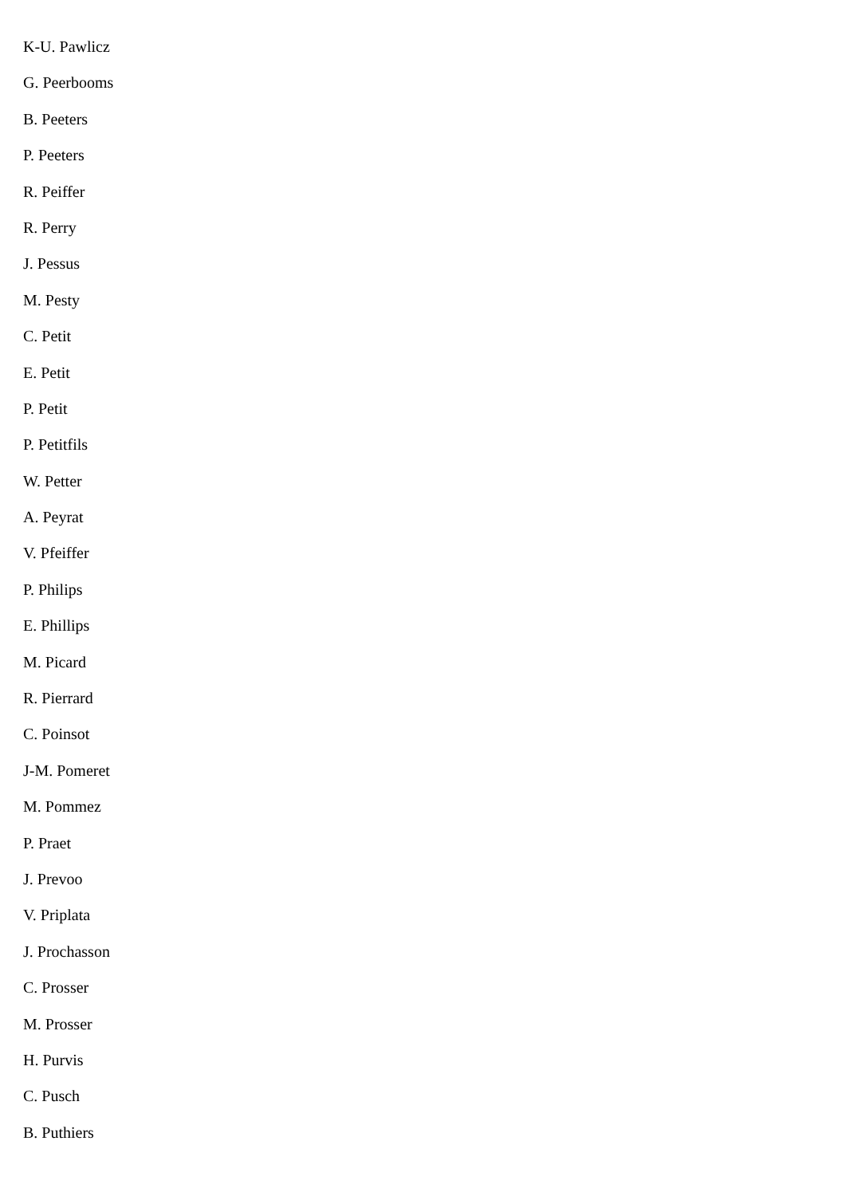K-U. Pawlicz
G. Peerbooms
B. Peeters
P. Peeters
R. Peiffer
R. Perry
J. Pessus
M. Pesty
C. Petit
E. Petit
P. Petit
P. Petitfils
W. Petter
A. Peyrat
V. Pfeiffer
P. Philips
E. Phillips
M. Picard
R. Pierrard
C. Poinsot
J-M. Pomeret
M. Pommez
P. Praet
J. Prevoo
V. Priplata
J. Prochasson
C. Prosser
M. Prosser
H. Purvis
C. Pusch
B. Puthiers